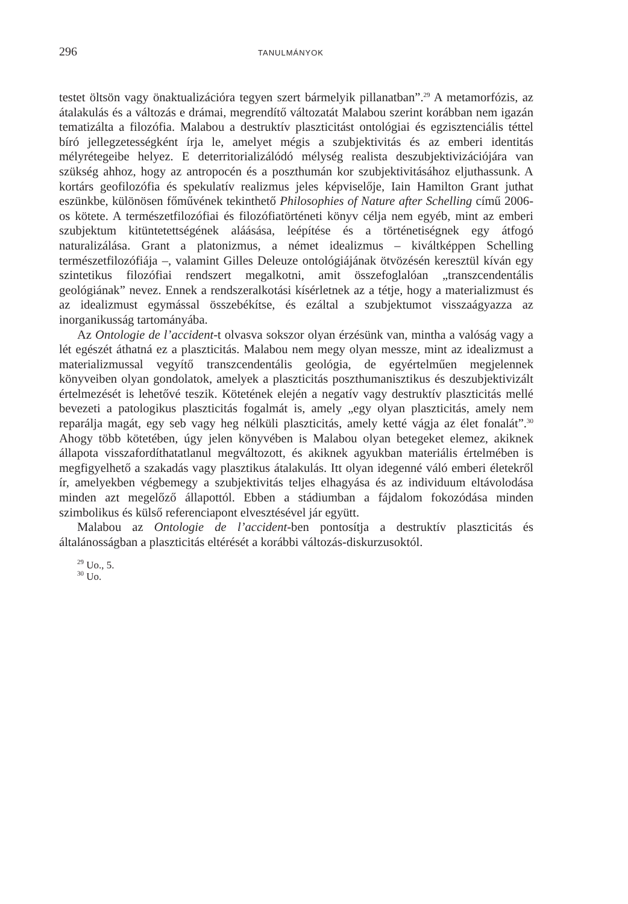296 TANULMÁNYOK
testet öltsön vagy önaktualizációra tegyen szert bármelyik pillanatban”.<sup>29</sup> A metamorfózis, az átalakulás és a változás e drámai, megrendítő változatát Malabou szerint korábban nem igazán tematizálta a filozófia. Malabou a destruktív plaszticitást ontológiai és egzisztenciális téttel bíró jellegzetességként írja le, amelyet mégis a szubjektivitás és az emberi identitás mélyrétegeibe helyez. E deterritorializálódó mélység realista deszubjektivizációjára van szükség ahhoz, hogy az antropocén és a poszthumán kor szubjektivitásához eljuthassunk. A kortárs geofilozófia és spekulatív realizmus jeles képviselője, Iain Hamilton Grant juthat eszünkbe, különösen főművének tekinthető Philosophies of Nature after Schelling című 2006-os kötete. A természetfilozófiai és filozófiatörténeti könyv célja nem egyéb, mint az emberi szubjektum kitüntetettségének aláásása, leépítése és a történetiségnek egy átfogó naturalizálása. Grant a platonizmus, a német idealizmus – kiváltképpen Schelling természetfilozófiája –, valamint Gilles Deleuze ontológiájának ötvözésén keresztül kíván egy szintetikus filozófiai rendszert megalkotni, amit összefoglalóan „transzcendentális geológiának” nevez. Ennek a rendszeralkotási kísérletnek az a tétje, hogy a materializmust és az idealizmust egymással összebékítse, és ezáltal a szubjektumot visszaágyazza az inorganikusság tartományába.
Az Ontologie de l’accident-t olvasva sokszor olyan érzésünk van, mintha a valóság vagy a lét egészét áthatná ez a plaszticitás. Malabou nem megy olyan messze, mint az idealizmust a materializmussal vegyítő transzcendentális geológia, de egyértelműen megjelennek könyveiben olyan gondolatok, amelyek a plaszticitás poszthumanisztikus és deszubjektivizált értelmezését is lehetővé teszik. Kötetének elején a negatív vagy destruktív plaszticitás mellé bevezeti a patologikus plaszticitás fogalmát is, amely „egy olyan plaszticitás, amely nem reparálja magát, egy seb vagy heg nélküli plaszticitás, amely ketté vágja az élet fonalát”.<sup>30</sup> Ahogy több kötetében, úgy jelen könyvében is Malabou olyan betegeket elemez, akiknek állapota visszafordíthatatlanul megváltozott, és akiknek agyukban materiális értelmében is megfigyelhető a szakadás vagy plasztikus átalakulás. Itt olyan idegenné váló emberi életekről ír, amelyekben végbemegy a szubjektivitás teljes elhagyása és az individuum eltávolodása minden azt megelőző állapottól. Ebben a stádiumban a fájdalom fokozódása minden szimbolikus és külső referenciapont elvesztésével jár együtt.
Malabou az Ontologie de l’accident-ben pontosítja a destruktív plaszticitás és általánosságban a plaszticitás eltérését a korábbi változás-diskurzusoktól.
<sup>29</sup> Uo., 5.
<sup>30</sup> Uo.